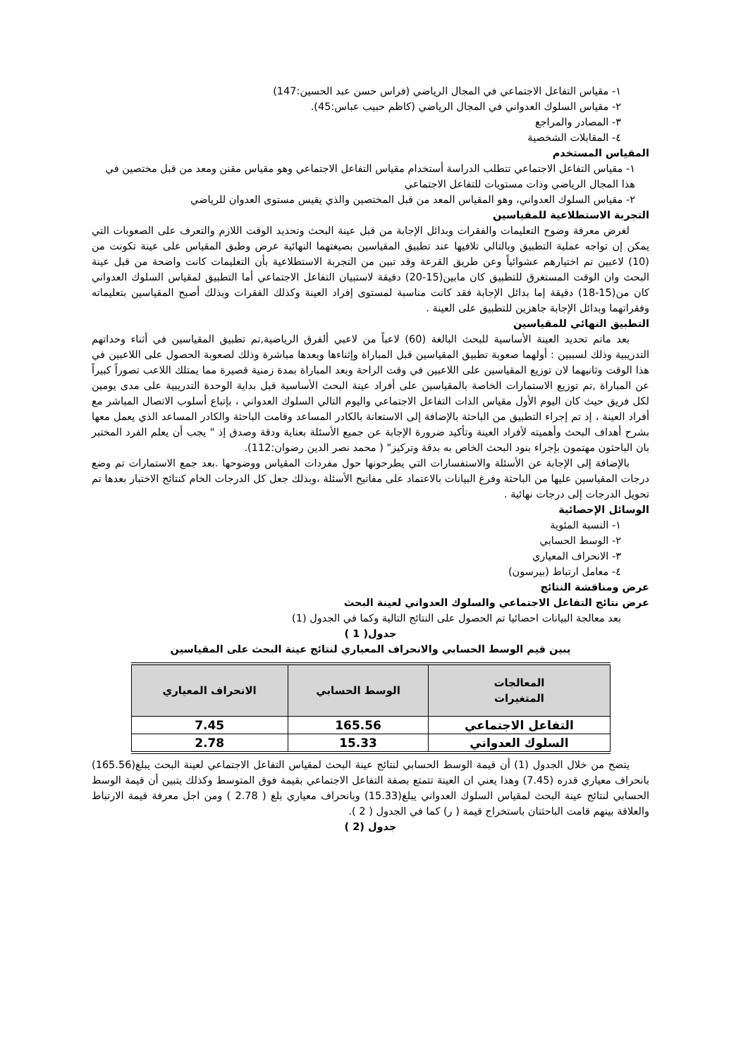١- مقياس التفاعل الاجتماعي في المجال الرياضي (فراس حسن عبد الحسين:147)
٢- مقياس السلوك العدواني في المجال الرياضي (كاظم حبيب عباس:45).
٣- المصادر والمراجع
٤- المقابلات الشخصية
المقياس المستخدم
١- مقياس التفاعل الاجتماعي تتطلب الدراسة أستخدام مقياس التفاعل الاجتماعي وهو مقياس مقنن ومعد من قبل مختصين في هذا المجال الرياضي وذات مستويات للتفاعل الاجتماعي
٢- مقياس السلوك العدواني، وهو المقياس المعد من قبل المختصين والذي يقيس مستوى العدوان للرياضي
التجربة الاستطلاعية للمقياسين
لغرض معرفة وضوح التعليمات والفقرات وبدائل الإجابة من قبل عينة البحث وتحديد الوقت اللازم والتعرف على الصعوبات التي يمكن إن تواجه عملية التطبيق وبالتالي تلافيها عند تطبيق المقياسين بصيغتهما النهائية عرض وطبق المقياس على عينة تكونت من (10) لاعبين تم اختيارهم عشوائياً وعن طريق القرعة وقد تبين من التجربة الاستطلاعية بأن التعليمات كانت واضحة من قبل عينة البحث وان الوقت المستغرق للتطبيق كان مابين(15-20) دقيقة لاستبيان التفاعل الاجتماعي أما التطبيق لمقياس السلوك العدواني كان من(15-18) دقيقة إما بدائل الإجابة فقد كانت مناسبة لمستوى إفراد العينة وكذلك الفقرات وبذلك أصبح المقياسين بتعليماته وفقراتهما وبدائل الإجابة جاهزين للتطبيق على العينة .
التطبيق النهائي للمقياسين
بعد ماتم تحديد العينة الأساسية للبحث البالغة (60) لاعباً من لاعبي ألفرق الرياضية,تم تطبيق المقياسين في أثناء وحداتهم التدريبية وذلك لسببين : أولهما صعوبة تطبيق المقياسين قبل المباراة وإثناءها وبعدها مباشرة وذلك لصعوبة الحصول على اللاعبين في هذا الوقت وثانيهما لان توزيع المقياسين على اللاعبين في وقت الراحة وبعد المباراة بمدة زمنية قصيرة مما يمتلك اللاعب تصوراً كبيراً عن المباراة ,تم توزيع الاستمارات الخاصة بالمقياسين على أفراد عينة البحث الأساسية قبل بداية الوحدة التدريبية على مدى يومين لكل فريق حيث كان اليوم الأول مقياس الذات التفاعل الاجتماعي واليوم التالي السلوك العدواني ، بإتباع أسلوب الاتصال المباشر مع أفراد العينة ، إذ تم إجراء التطبيق من الباحثة بالإضافة إلى الاستعانة بالكادر المساعد وقامت الباحثة والكادر المساعد الذي يعمل معها بشرح أهداف البحث وأهميته لأفراد العينة وتأكيد ضرورة الإجابة عن جميع الأسئلة بعناية ودقة وصدق إذ " يجب أن يعلم الفرد المختبر بان الباحثون مهتمون بإجراء بنود البحث الخاص به بدقة وتركيز" ( محمد نصر الدين رضوان:112).
بالإضافة إلى الإجابة عن الأسئلة والاستفسارات التي يطرحونها حول مفردات المقياس ووضوحها .بعد جمع الاستمارات تم وضع درجات المقياسين عليها من الباحثة وفرغ البيانات بالاعتماد على مفاتيح الأسئلة ،وبذلك جعل كل الدرجات الخام كنتائج الاختبار بعدها تم تحويل الدرجات إلى درجات نهائية .
الوسائل الإحصائية
١- النسبة المئوية
٢- الوسط الحسابي
٣- الانحراف المعياري
٤- معامل ارتباط (بيرسون)
عرض ومناقشة النتائج
عرض نتائج التفاعل الاجتماعي والسلوك العدواني لعينة البحث
بعد معالجة البيانات احصائيا تم الحصول على النتائج التالية وكما في الجدول (1)
جدول( 1 )
يبين قيم الوسط الحسابي والانحراف المعياري لنتائج عينة البحث على المقياسين
| المعالجات المتغيرات | الوسط الحسابي | الانحراف المعياري |
| --- | --- | --- |
| التفاعل الاجتماعي | 165.56 | 7.45 |
| السلوك العدواني | 15.33 | 2.78 |
يتضح من خلال الجدول (1) أن قيمة الوسط الحسابي لنتائج عينة البحث لمقياس التفاعل الاجتماعي لعينة البحث يبلغ(165.56) بانحراف معياري قدره (7.45) وهذا يعني ان العينة تتمتع بصفة التفاعل الاجتماعي بقيمة فوق المتوسط وكذلك يتبين أن قيمة الوسط الحسابي لنتائج عينة البحث لمقياس السلوك العدواني يبلغ(15.33) وبانحراف معياري بلغ ( 2.78 ) ومن اجل معرفة قيمة الارتباط والعلاقة بينهم قامت الباحثتان باستخراج قيمة ( ر) كما في الجدول ( 2 ).
جدول (2 )